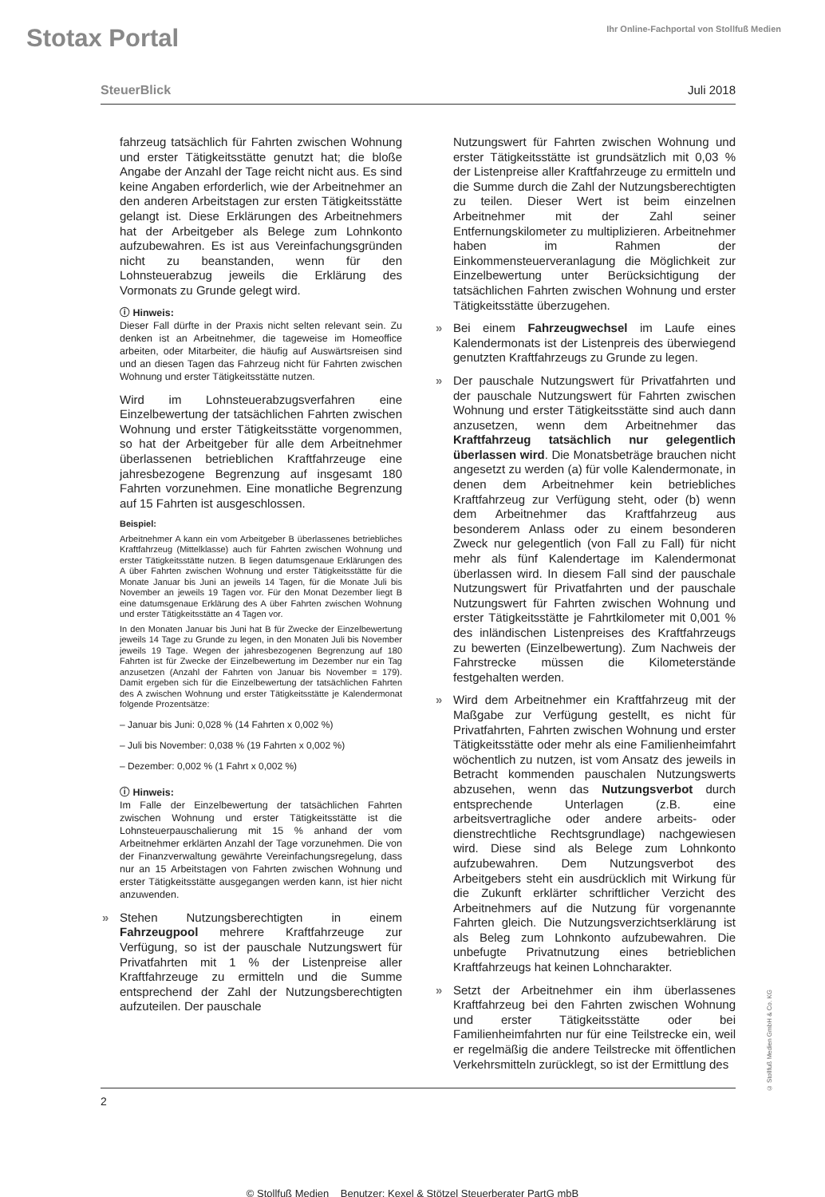Stotax Portal
Ihr Online-Fachportal von Stollfuß Medien
SteuerBlick Juli 2018
fahrzeug tatsächlich für Fahrten zwischen Wohnung und erster Tätigkeitsstätte genutzt hat; die bloße Angabe der Anzahl der Tage reicht nicht aus. Es sind keine Angaben erforderlich, wie der Arbeitnehmer an den anderen Arbeitstagen zur ersten Tätigkeitsstätte gelangt ist. Diese Erklärungen des Arbeitnehmers hat der Arbeitgeber als Belege zum Lohnkonto aufzubewahren. Es ist aus Vereinfachungsgründen nicht zu beanstanden, wenn für den Lohnsteuerabzug jeweils die Erklärung des Vormonats zu Grunde gelegt wird.
ⓘ Hinweis:
Dieser Fall dürfte in der Praxis nicht selten relevant sein. Zu denken ist an Arbeitnehmer, die tageweise im Homeoffice arbeiten, oder Mitarbeiter, die häufig auf Auswärtsreisen sind und an diesen Tagen das Fahrzeug nicht für Fahrten zwischen Wohnung und erster Tätigkeitsstätte nutzen.
Wird im Lohnsteuerabzugsverfahren eine Einzelbewertung der tatsächlichen Fahrten zwischen Wohnung und erster Tätigkeitsstätte vorgenommen, so hat der Arbeitgeber für alle dem Arbeitnehmer überlassenen betrieblichen Kraftfahrzeuge eine jahresbezogene Begrenzung auf insgesamt 180 Fahrten vorzunehmen. Eine monatliche Begrenzung auf 15 Fahrten ist ausgeschlossen.
Beispiel:
Arbeitnehmer A kann ein vom Arbeitgeber B überlassenes betriebliches Kraftfahrzeug (Mittelklasse) auch für Fahrten zwischen Wohnung und erster Tätigkeitsstätte nutzen. B liegen datumsgenaue Erklärungen des A über Fahrten zwischen Wohnung und erster Tätigkeitsstätte für die Monate Januar bis Juni an jeweils 14 Tagen, für die Monate Juli bis November an jeweils 19 Tagen vor. Für den Monat Dezember liegt B eine datumsgenaue Erklärung des A über Fahrten zwischen Wohnung und erster Tätigkeitsstätte an 4 Tagen vor.
In den Monaten Januar bis Juni hat B für Zwecke der Einzelbewertung jeweils 14 Tage zu Grunde zu legen, in den Monaten Juli bis November jeweils 19 Tage. Wegen der jahresbezogenen Begrenzung auf 180 Fahrten ist für Zwecke der Einzelbewertung im Dezember nur ein Tag anzusetzen (Anzahl der Fahrten von Januar bis November = 179). Damit ergeben sich für die Einzelbewertung der tatsächlichen Fahrten des A zwischen Wohnung und erster Tätigkeitsstätte je Kalendermonat folgende Prozentsätze:
– Januar bis Juni: 0,028 % (14 Fahrten x 0,002 %)
– Juli bis November: 0,038 % (19 Fahrten x 0,002 %)
– Dezember: 0,002 % (1 Fahrt x 0,002 %)
ⓘ Hinweis:
Im Falle der Einzelbewertung der tatsächlichen Fahrten zwischen Wohnung und erster Tätigkeitsstätte ist die Lohnsteuerpauschalierung mit 15 % anhand der vom Arbeitnehmer erklärten Anzahl der Tage vorzunehmen. Die von der Finanzverwaltung gewährte Vereinfachungsregelung, dass nur an 15 Arbeitstagen von Fahrten zwischen Wohnung und erster Tätigkeitsstätte ausgegangen werden kann, ist hier nicht anzuwenden.
Stehen Nutzungsberechtigten in einem Fahrzeugpool mehrere Kraftfahrzeuge zur Verfügung, so ist der pauschale Nutzungswert für Privatfahrten mit 1 % der Listenpreise aller Kraftfahrzeuge zu ermitteln und die Summe entsprechend der Zahl der Nutzungsberechtigten aufzuteilen. Der pauschale
Nutzungswert für Fahrten zwischen Wohnung und erster Tätigkeitsstätte ist grundsätzlich mit 0,03 % der Listenpreise aller Kraftfahrzeuge zu ermitteln und die Summe durch die Zahl der Nutzungsberechtigten zu teilen. Dieser Wert ist beim einzelnen Arbeitnehmer mit der Zahl seiner Entfernungskilometer zu multiplizieren. Arbeitnehmer haben im Rahmen der Einkommensteuerveranlagung die Möglichkeit zur Einzelbewertung unter Berücksichtigung der tatsächlichen Fahrten zwischen Wohnung und erster Tätigkeitsstätte überzugehen.
Bei einem Fahrzeugwechsel im Laufe eines Kalendermonats ist der Listenpreis des überwiegend genutzten Kraftfahrzeugs zu Grunde zu legen.
Der pauschale Nutzungswert für Privatfahrten und der pauschale Nutzungswert für Fahrten zwischen Wohnung und erster Tätigkeitsstätte sind auch dann anzusetzen, wenn dem Arbeitnehmer das Kraftfahrzeug tatsächlich nur gelegentlich überlassen wird. Die Monatsbeträge brauchen nicht angesetzt zu werden (a) für volle Kalendermonate, in denen dem Arbeitnehmer kein betriebliches Kraftfahrzeug zur Verfügung steht, oder (b) wenn dem Arbeitnehmer das Kraftfahrzeug aus besonderem Anlass oder zu einem besonderen Zweck nur gelegentlich (von Fall zu Fall) für nicht mehr als fünf Kalendertage im Kalendermonat überlassen wird. In diesem Fall sind der pauschale Nutzungswert für Privatfahrten und der pauschale Nutzungswert für Fahrten zwischen Wohnung und erster Tätigkeitsstätte je Fahrtkilometer mit 0,001 % des inländischen Listenpreises des Kraftfahrzeugs zu bewerten (Einzelbewertung). Zum Nachweis der Fahrstrecke müssen die Kilometerstände festgehalten werden.
Wird dem Arbeitnehmer ein Kraftfahrzeug mit der Maßgabe zur Verfügung gestellt, es nicht für Privatfahrten, Fahrten zwischen Wohnung und erster Tätigkeitsstätte oder mehr als eine Familienheimfahrt wöchentlich zu nutzen, ist vom Ansatz des jeweils in Betracht kommenden pauschalen Nutzungswerts abzusehen, wenn das Nutzungsverbot durch entsprechende Unterlagen (z.B. eine arbeitsvertragliche oder andere arbeits- oder dienstrechtliche Rechtsgrundlage) nachgewiesen wird. Diese sind als Belege zum Lohnkonto aufzubewahren. Dem Nutzungsverbot des Arbeitgebers steht ein ausdrücklich mit Wirkung für die Zukunft erklärter schriftlicher Verzicht des Arbeitnehmers auf die Nutzung für vorgenannte Fahrten gleich. Die Nutzungsverzichtserklärung ist als Beleg zum Lohnkonto aufzubewahren. Die unbefugte Privatnutzung eines betrieblichen Kraftfahrzeugs hat keinen Lohncharakter.
Setzt der Arbeitnehmer ein ihm überlassenes Kraftfahrzeug bei den Fahrten zwischen Wohnung und erster Tätigkeitsstätte oder bei Familienheimfahrten nur für eine Teilstrecke ein, weil er regelmäßig die andere Teilstrecke mit öffentlichen Verkehrsmitteln zurücklegt, so ist der Ermittlung des
2
© Stollfuß Medien Benutzer: Kexel & Stötzel Steuerberater PartG mbB
© Stollfuß Medien GmbH & Co. KG